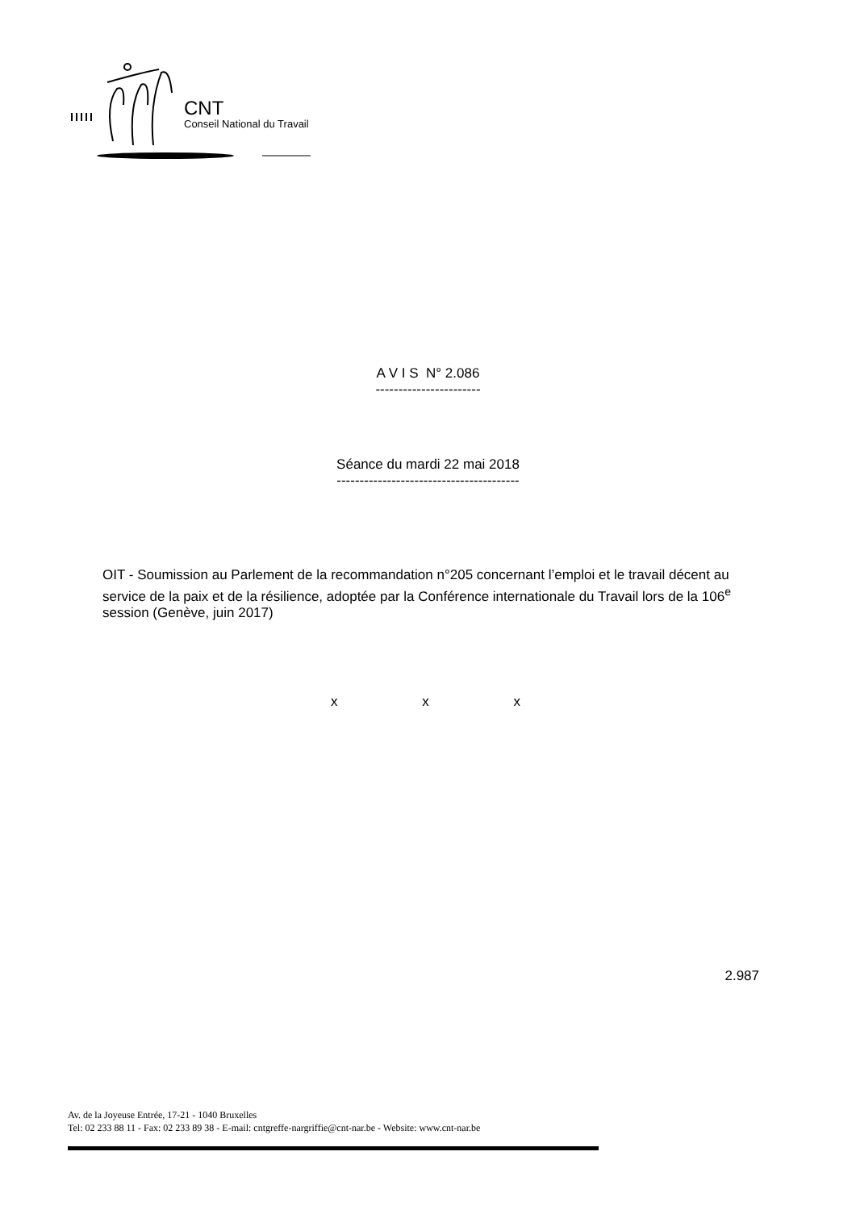CNT
Conseil National du Travail
A V I S N° 2.086
-----------------------
Séance du mardi 22 mai 2018
----------------------------------------
OIT - Soumission au Parlement de la recommandation n°205 concernant l’emploi et le travail décent au service de la paix et de la résilience, adoptée par la Conférence internationale du Travail lors de la 106<sup>e</sup> session (Genève, juin 2017)
x x x
2.987
Av. de la Joyeuse Entrée, 17-21 - 1040 Bruxelles
Tel: 02 233 88 11 - Fax: 02 233 89 38 - E-mail: cntgreffe-nargriffie@cnt-nar.be - Website: www.cnt-nar.be